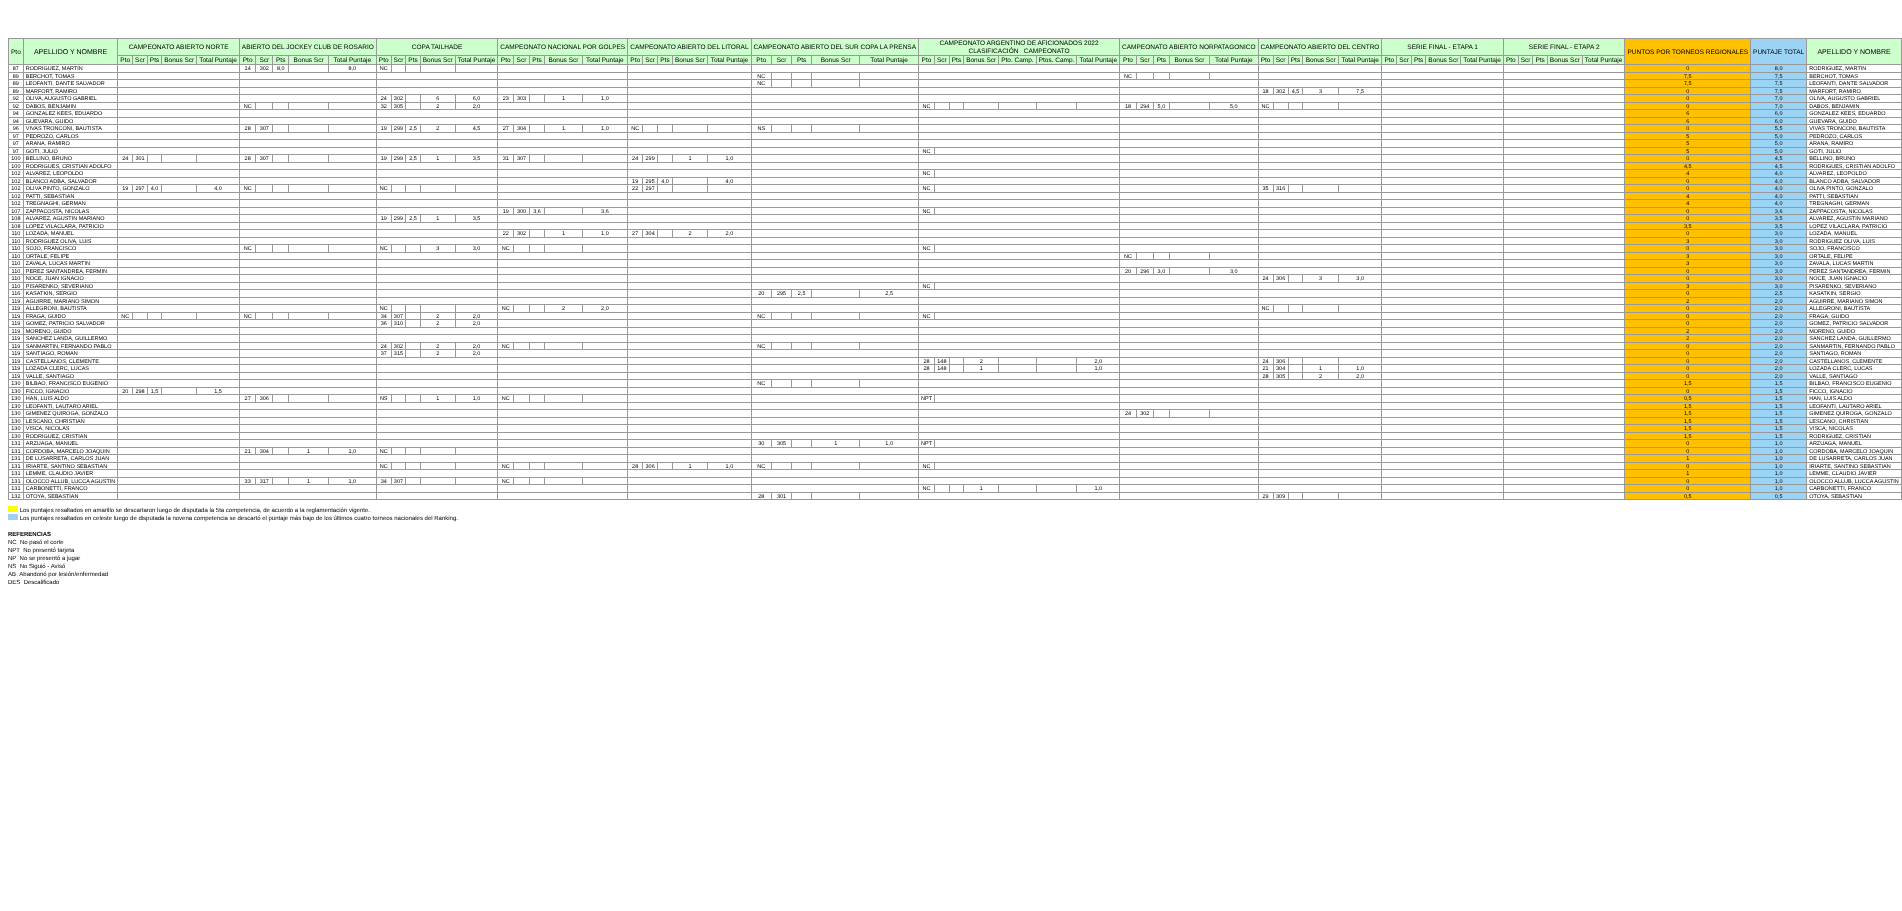| Pto | APELLIDO Y NOMBRE | CAMPEONATO ABIERTO NORTE | | | | | ABIERTO DEL JOCKEY CLUB DE ROSARIO | | | | | COPA TAILHADE | | | | | CAMPEONATO NACIONAL POR GOLPES | | | | | CAMPEONATO ABIERTO DEL LITORAL | | | | | CAMPEONATO ABIERTO DEL SUR COPA LA PRENSA | | | | | CAMPEONATO ARGENTINO DE AFICIONADOS 2022 CLASIFICACIÓN CAMPEONATO | | | | | | | CAMPEONATO ABIERTO NORPATAGONICO | | | | | CAMPEONATO ABIERTO DEL CENTRO | | | | | SERIE FINAL - ETAPA 1 | | | | | SERIE FINAL - ETAPA 2 | | | | | PUNTOS POR TORNEOS REGIONALES | PUNTAJE TOTAL | APELLIDO Y NOMBRE |
| --- | --- | --- | --- | --- | --- | --- | --- | --- | --- | --- | --- | --- | --- | --- | --- | --- | --- | --- | --- | --- | --- | --- | --- | --- | --- | --- | --- | --- | --- | --- | --- | --- | --- | --- | --- | --- | --- | --- | --- | --- | --- | --- | --- | --- | --- | --- | --- | --- | --- | --- | --- | --- | --- | --- | --- | --- | --- | --- | --- | --- | --- |
| | | Pto | Scr | Pts | Bonus Scr | Total Puntaje | Pto | Scr | Pts | Bonus Scr | Total Puntaje | Pto | Scr | Pts | Bonus Scr | Total Puntaje | Pto | Scr | Pts | Bonus Scr | Total Puntaje | Pto | Scr | Pts | Bonus Scr | Total Puntaje | Pto | Scr | Pts | Bonus Scr | Total Puntaje | Pto | Scr | Pts | Bonus Scr | Pto. Camp. | Ptos. Camp. | Total Puntaje | Pto | Scr | Pts | Bonus Scr | Total Puntaje | Pto | Scr | Pts | Bonus Scr | Total Puntaje | Pto | Scr | Pts | Bonus Scr | Total Puntaje | Pto | Scr | Pts | Bonus Scr | Total Puntaje | | | |
| 87 | RODRIGUEZ, MARTIN | | | | | | 14 | 302 | 8,0 | | 8,0 | NC | | | | | | | | | | | | | | | | | | | | | | | | | | | | | | | | | | | | | | | | | | | | | | | 0 | 8,0 | RODRIGUEZ, MARTIN |
| 89 | BERCHOT, TOMAS | | | | | | | | | | | | | | | | | | | | | | | | | | NC | | | | | | | | | | | | NC | | | | | | | | | | | | | | | | | | | | 7,5 | 7,5 | BERCHOT, TOMAS |
| 89 | LEOFANTI, DANTE SALVADOR | | | | | | | | | | | | | | | | | | | | | | | | | | NC | | | | | | | | | | | | | | | | | | | | | | | | | | | | | | | | 7,5 | 7,5 | LEOFANTI, DANTE SALVADOR |
| 89 | MARFORT, RAMIRO | | | | | | | | | | | | | | | | | | | | | | | | | | | | | | | | | | | | | | | | | | | 18 | 302 | 4,5 | 3 | 7,5 | | | | | | | | | | | 0 | 7,5 | MARFORT, RAMIRO |
| 92 | OLIVA, AUGUSTO GABRIEL | | | | | | | | | | | 24 | 302 | | 6 | 6,0 | 23 | 303 | | 1 | 1,0 | | | | | | | | | | | | | | | | | | | | | | | | | | | | | | | | | | | | | | 0 | 7,0 | OLIVA, AUGUSTO GABRIEL |
| 92 | DABOS, BENJAMIN | | | | | | NC | | | | | 32 | 305 | | 2 | 2,0 | | | | | | | | | | | | | | | | NC | | | | | | | 18 | 294 | 5,0 | | 5,0 | NC | | | | | | | | | | | | | | | 0 | 7,0 | DABOS, BENJAMIN |
| 94 | GONZALEZ KEES, EDUARDO | | | | | | | | | | | | | | | | | | | | | | | | | | | | | | | | | | | | | | | | | | | | | | | | | | | | | | | | | | 6 | 6,0 | GONZALEZ KEES, EDUARDO |
| 94 | GUEVARA, GUIDO | | | | | | | | | | | | | | | | | | | | | | | | | | | | | | | | | | | | | | | | | | | | | | | | | | | | | | | | | | 6 | 6,0 | GUEVARA, GUIDO |
| 96 | VIVAS TRONCONI, BAUTISTA | | | | | | 28 | 307 | | | | 19 | 299 | 2,5 | 2 | 4,5 | 27 | 304 | | 1 | 1,0 | NC | | | | | NS | | | | | | | | | | | | | | | | | | | | | | | | | | | | | | | | 0 | 5,5 | VIVAS TRONCONI, BAUTISTA |
| 97 | PEDROZO, CARLOS | | | | | | | | | | | | | | | | | | | | | | | | | | | | | | | | | | | | | | | | | | | | | | | | | | | | | | | | | | 5 | 5,0 | PEDROZO, CARLOS |
| 97 | ARANA, RAMIRO | | | | | | | | | | | | | | | | | | | | | | | | | | | | | | | | | | | | | | | | | | | | | | | | | | | | | | | | | | 5 | 5,0 | ARANA, RAMIRO |
| 97 | GOTI, JULIO | | | | | | | | | | | | | | | | | | | | | | | | | | | | | | | NC | | | | | | | | | | | | | | | | | | | | | | | | | | | 5 | 5,0 | GOTI, JULIO |
| 100 | BELLINO, BRUNO | 24 | 301 | | | | 28 | 307 | | | | 19 | 299 | 2,5 | 1 | 3,5 | 31 | 307 | | | | 24 | 299 | | 1 | 1,0 | | | | | | | | | | | | | | | | | | | | | | | | | | | | | | | | | 0 | 4,5 | BELLINO, BRUNO |
| 100 | RODRIGUES, CRISTIAN ADOLFO | | | | | | | | | | | | | | | | | | | | | | | | | | | | | | | | | | | | | | | | | | | | | | | | | | | | | | | | | | 4,5 | 4,5 | RODRIGUES, CRISTIAN ADOLFO |
| 102 | ALVAREZ, LEOPOLDO | | | | | | | | | | | | | | | | | | | | | | | | | | | | | | | NC | | | | | | | | | | | | | | | | | | | | | | | | | | | 4 | 4,0 | ALVAREZ, LEOPOLDO |
| 102 | BLANCO ADBA, SALVADOR | | | | | | | | | | | | | | | | | | | | | 19 | 295 | 4,0 | | 4,0 | | | | | | | | | | | | | | | | | | | | | | | | | | | | | | | | | 0 | 4,0 | BLANCO ADBA, SALVADOR |
| 102 | OLIVA PINTO, GONZALO | 19 | 297 | 4,0 | | 4,0 | NC | | | | | NC | | | | | | | | | | 22 | 297 | | | | | | | | | NC | | | | | | | | | | | | 35 | 316 | | | | | | | | | | | | | | 0 | 4,0 | OLIVA PINTO, GONZALO |
| 102 | PATTI, SEBASTIAN | | | | | | | | | | | | | | | | | | | | | | | | | | | | | | | | | | | | | | | | | | | | | | | | | | | | | | | | | | 4 | 4,0 | PATTI, SEBASTIAN |
| 102 | TREGNAGHI, GERMAN | | | | | | | | | | | | | | | | | | | | | | | | | | | | | | | | | | | | | | | | | | | | | | | | | | | | | | | | | | 4 | 4,0 | TREGNAGHI, GERMAN |
| 107 | ZAPPACOSTA, NICOLAS | | | | | | | | | | | | | | | | 19 | 300 | 3,6 | | 3,6 | | | | | | | | | | | NC | | | | | | | | | | | | | | | | | | | | | | | | | | | 0 | 3,6 | ZAPPACOSTA, NICOLAS |
| 108 | ALVAREZ, AGUSTIN MARIANO | | | | | | | | | | | 19 | 299 | 2,5 | 1 | 3,5 | | | | | | | | | | | | | | | | | | | | | | | | | | | | | | | | | | | | | | | | | | | 0 | 3,5 | ALVAREZ, AGUSTIN MARIANO |
| 108 | LOPEZ VILACLARA, PATRICIO | | | | | | | | | | | | | | | | | | | | | | | | | | | | | | | | | | | | | | | | | | | | | | | | | | | | | | | | | | 3,5 | 3,5 | LOPEZ VILACLARA, PATRICIO |
| 110 | LOZADA, MANUEL | | | | | | | | | | | | | | | | 22 | 302 | | 1 | 1,0 | 27 | 304 | | 2 | 2,0 | | | | | | | | | | | | | | | | | | | | | | | | | | | | | | | | | 0 | 3,0 | LOZADA, MANUEL |
| 110 | RODRIGUEZ OLIVA, LUIS | | | | | | | | | | | | | | | | | | | | | | | | | | | | | | | | | | | | | | | | | | | | | | | | | | | | | | | | | | 3 | 3,0 | RODRIGUEZ OLIVA, LUIS |
| 110 | SOJO, FRANCISCO | | | | | | NC | | | | | NC | | | 3 | 3,0 | NC | | | | | | | | | | | | | | | NC | | | | | | | | | | | | | | | | | | | | | | | | | | | 0 | 3,0 | SOJO, FRANCISCO |
| 110 | ORTALE, FELIPE | | | | | | | | | | | | | | | | | | | | | | | | | | | | | | | | | | | | | | NC | | | | | | | | | | | | | | | | | | | | 3 | 3,0 | ORTALE, FELIPE |
| 110 | ZAVALA, LUCAS MARTIN | | | | | | | | | | | | | | | | | | | | | | | | | | | | | | | | | | | | | | | | | | | | | | | | | | | | | | | | | | 3 | 3,0 | ZAVALA, LUCAS MARTIN |
| 110 | PEREZ SANTANDREA, FERMIN | | | | | | | | | | | | | | | | | | | | | | | | | | | | | | | | | | | | | | 20 | 296 | 3,0 | | 3,0 | | | | | | | | | | | | | | | | 0 | 3,0 | PEREZ SANTANDREA, FERMIN |
| 110 | NOCE, JUAN IGNACIO | | | | | | | | | | | | | | | | | | | | | | | | | | | | | | | | | | | | | | | | | | | 24 | 306 | | 3 | 3,0 | | | | | | | | | | | 0 | 3,0 | NOCE, JUAN IGNACIO |
| 110 | PISARENKO, SEVERIANO | | | | | | | | | | | | | | | | | | | | | | | | | | | | | | | NC | | | | | | | | | | | | | | | | | | | | | | | | | | | 3 | 3,0 | PISARENKO, SEVERIANO |
| 116 | KASATKIN, SERGIO | | | | | | | | | | | | | | | | | | | | | | | | | | 20 | 295 | 2,5 | | 2,5 | | | | | | | | | | | | | | | | | | | | | | | | | | | | 0 | 2,5 | KASATKIN, SERGIO |
| 119 | AGUIRRE, MARIANO SIMON | | | | | | | | | | | | | | | | | | | | | | | | | | | | | | | | | | | | | | | | | | | | | | | | | | | | | | | | | | 2 | 2,0 | AGUIRRE, MARIANO SIMON |
| 119 | ALLEGRONI, BAUTISTA | | | | | | | | | | | NC | | | | | NC | | | 2 | 2,0 | | | | | | | | | | | | | | | | | | | | | | | NC | | | | | | | | | | | | | | | 0 | 2,0 | ALLEGRONI, BAUTISTA |
| 119 | FRAGA, GUIDO | NC | | | | | NC | | | | | 34 | 307 | | 2 | 2,0 | | | | | | | | | | | NC | | | | | NC | | | | | | | | | | | | | | | | | | | | | | | | | | | 0 | 2,0 | FRAGA, GUIDO |
| 119 | GOMEZ, PATRICIO SALVADOR | | | | | | | | | | | 36 | 310 | | 2 | 2,0 | | | | | | | | | | | | | | | | | | | | | | | | | | | | | | | | | | | | | | | | | | | 0 | 2,0 | GOMEZ, PATRICIO SALVADOR |
| 119 | MORENO, GUIDO | | | | | | | | | | | | | | | | | | | | | | | | | | | | | | | | | | | | | | | | | | | | | | | | | | | | | | | | | | 2 | 2,0 | MORENO, GUIDO |
| 119 | SANCHEZ LANDA, GUILLERMO | | | | | | | | | | | | | | | | | | | | | | | | | | | | | | | | | | | | | | | | | | | | | | | | | | | | | | | | | | 2 | 2,0 | SANCHEZ LANDA, GUILLERMO |
| 119 | SANMARTIN, FERNANDO PABLO | | | | | | | | | | | 24 | 302 | | 2 | 2,0 | NC | | | | | | | | | | NC | | | | | | | | | | | | | | | | | | | | | | | | | | | | | | | | 0 | 2,0 | SANMARTIN, FERNANDO PABLO |
| 119 | SANTIAGO, ROMAN | | | | | | | | | | | 37 | 315 | | 2 | 2,0 | | | | | | | | | | | | | | | | | | | | | | | | | | | | | | | | | | | | | | | | | | | 0 | 2,0 | SANTIAGO, ROMAN |
| 119 | CASTELLANOS, CLEMENTE | | | | | | | | | | | | | | | | | | | | | | | | | | | | | | | 28 | 148 | | 2 | | | 2,0 | | | | | | 24 | 306 | | | | | | | | | | | | | | 0 | 2,0 | CASTELLANOS, CLEMENTE |
| 119 | LOZADA CLERC, LUCAS | | | | | | | | | | | | | | | | | | | | | | | | | | | | | | | 28 | 148 | | 1 | | | 1,0 | | | | | | 21 | 304 | | 1 | 1,0 | | | | | | | | | | | 0 | 2,0 | LOZADA CLERC, LUCAS |
| 119 | VALLE, SANTIAGO | | | | | | | | | | | | | | | | | | | | | | | | | | | | | | | | | | | | | | | | | | | 28 | 305 | | 2 | 2,0 | | | | | | | | | | | 0 | 2,0 | VALLE, SANTIAGO |
| 130 | BILBAO, FRANCISCO EUGENIO | | | | | | | | | | | | | | | | | | | | | | | | | | NC | | | | | | | | | | | | | | | | | | | | | | | | | | | | | | | | 1,5 | 1,5 | BILBAO, FRANCISCO EUGENIO |
| 130 | FICCO, IGNACIO | 20 | 298 | 1,5 | | 1,5 | | | | | | | | | | | | | | | | | | | | | | | | | | | | | | | | | | | | | | | | | | | | | | | | | | | | | 0 | 1,5 | FICCO, IGNACIO |
| 130 | HAN, LUIS ALDO | | | | | | 27 | 306 | | | | NS | | | 1 | 1,0 | NC | | | | | | | | | | | | | | | NPT | | | | | | | | | | | | | | | | | | | | | | | | | | | 0,5 | 1,5 | HAN, LUIS ALDO |
| 130 | LEOFANTI, LAUTARO ARIEL | | | | | | | | | | | | | | | | | | | | | | | | | | | | | | | | | | | | | | | | | | | | | | | | | | | | | | | | | | 1,5 | 1,5 | LEOFANTI, LAUTARO ARIEL |
| 130 | GIMENEZ QUIROGA, GONZALO | | | | | | | | | | | | | | | | | | | | | | | | | | | | | | | | | | | | | | 24 | 302 | | | | | | | | | | | | | | | | | | | 1,5 | 1,5 | GIMENEZ QUIROGA, GONZALO |
| 130 | LESCANO, CHRISTIAN | | | | | | | | | | | | | | | | | | | | | | | | | | | | | | | | | | | | | | | | | | | | | | | | | | | | | | | | | | 1,5 | 1,5 | LESCANO, CHRISTIAN |
| 130 | VISCA, NICOLAS | | | | | | | | | | | | | | | | | | | | | | | | | | | | | | | | | | | | | | | | | | | | | | | | | | | | | | | | | | 1,5 | 1,5 | VISCA, NICOLAS |
| 130 | RODRIGUEZ, CRISTIAN | | | | | | | | | | | | | | | | | | | | | | | | | | | | | | | | | | | | | | | | | | | | | | | | | | | | | | | | | | 1,5 | 1,5 | RODRIGUEZ, CRISTIAN |
| 131 | ARZUAGA, MANUEL | | | | | | | | | | | | | | | | | | | | | | | | | | 30 | 305 | | 1 | 1,0 | NPT | | | | | | | | | | | | | | | | | | | | | | | | | | | 0 | 1,0 | ARZUAGA, MANUEL |
| 131 | CORDOBA, MARCELO JOAQUIN | | | | | | 21 | 304 | | 1 | 1,0 | NC | | | | | | | | | | | | | | | | | | | | | | | | | | | | | | | | | | | | | | | | | | | | | | | 0 | 1,0 | CORDOBA, MARCELO JOAQUIN |
| 131 | DE LUSARRETA, CARLOS JUAN | | | | | | | | | | | | | | | | | | | | | | | | | | | | | | | | | | | | | | | | | | | | | | | | | | | | | | | | | | 1 | 1,0 | DE LUSARRETA, CARLOS JUAN |
| 131 | IRIARTE, SANTINO SEBASTIAN | | | | | | | | | | | NC | | | | | NC | | | | | 28 | 306 | | 1 | 1,0 | NC | | | | | NC | | | | | | | | | | | | | | | | | | | | | | | | | | | 0 | 1,0 | IRIARTE, SANTINO SEBASTIAN |
| 131 | LEMME, CLAUDIO JAVIER | | | | | | | | | | | | | | | | | | | | | | | | | | | | | | | | | | | | | | | | | | | | | | | | | | | | | | | | | | 1 | 1,0 | LEMME, CLAUDIO JAVIER |
| 131 | OLOCCO ALLUB, LUCCA AGUSTIN | | | | | | 33 | 317 | | 1 | 1,0 | 34 | 307 | | | | NC | | | | | | | | | | | | | | | | | | | | | | | | | | | | | | | | | | | | | | | | | | 0 | 1,0 | OLOCCO ALLUB, LUCCA AGUSTIN |
| 131 | CARBONETTI, FRANCO | | | | | | | | | | | | | | | | | | | | | | | | | | | | | | | NC | | | 1 | | | 1,0 | | | | | | | | | | | | | | | | | | | | | 0 | 1,0 | CARBONETTI, FRANCO |
| 132 | OTOYA, SEBASTIAN | | | | | | | | | | | | | | | | | | | | | | | | | | 28 | 301 | | | | | | | | | | | | | | | | 29 | 309 | | | | | | | | | | | | | | 0,5 | 0,5 | OTOYA, SEBASTIAN |
Los puntajes resaltados en amarillo se descartaron luego de disputada la 5ta competencia, de acuerdo a la reglamentación vigente.
Los puntajes resaltados en celeste luego de disputada la novena competencia se descartó el puntaje más bajo de los últimos cuatro torneos nacionales del Ranking.
REFERENCIAS
NC No pasó el corte
NPT No presentó tarjeta
NP No se presentó a jugar
NS No Siguió - Avisó
AB Abandonó por lesión/enfermedad
DES Descalificado